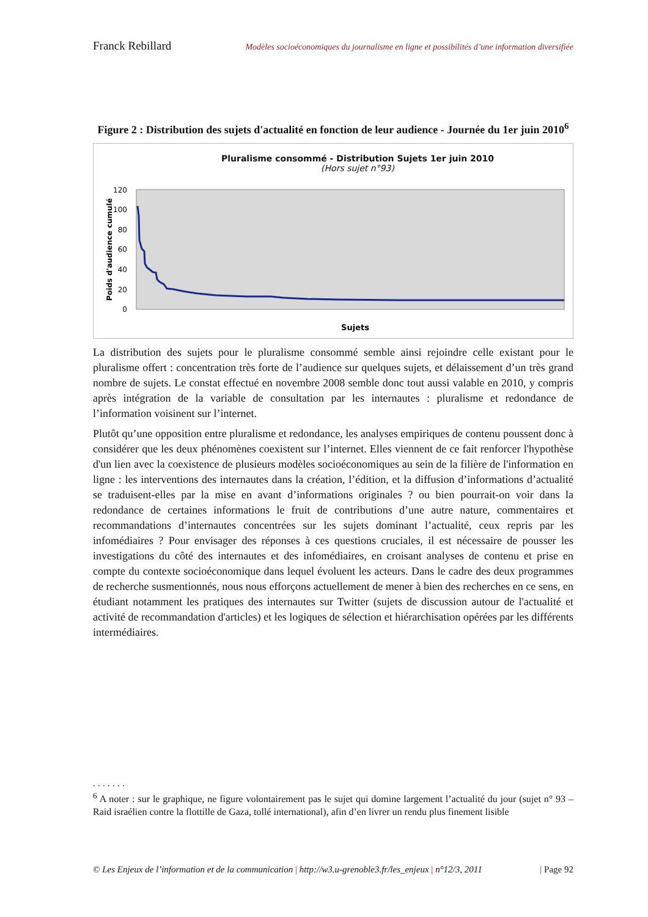Franck Rebillard Modèles socioéconomiques du journalisme en ligne et possibilités d’une information diversifiée
Figure 2 : Distribution des sujets d'actualité en fonction de leur audience - Journée du 1er juin 2010<sup>6</sup>
Pluralisme consommé - Distribution Sujets 1er juin 2010
(Hors sujet n°93)
120
100
80
60
40
20
0
Poids d'audience cumulé
Sujets
La distribution des sujets pour le pluralisme consommé semble ainsi rejoindre celle existant pour le pluralisme offert : concentration très forte de l’audience sur quelques sujets, et délaissement d’un très grand nombre de sujets. Le constat effectué en novembre 2008 semble donc tout aussi valable en 2010, y compris après intégration de la variable de consultation par les internautes : pluralisme et redondance de l’information voisinent sur l’internet.
Plutôt qu’une opposition entre pluralisme et redondance, les analyses empiriques de contenu poussent donc à considérer que les deux phénomènes coexistent sur l’internet. Elles viennent de ce fait renforcer l'hypothèse d'un lien avec la coexistence de plusieurs modèles socioéconomiques au sein de la filière de l'information en ligne : les interventions des internautes dans la création, l’édition, et la diffusion d’informations d’actualité se traduisent-elles par la mise en avant d’informations originales ? ou bien pourrait-on voir dans la redondance de certaines informations le fruit de contributions d’une autre nature, commentaires et recommandations d’internautes concentrées sur les sujets dominant l’actualité, ceux repris par les infomédiaires ? Pour envisager des réponses à ces questions cruciales, il est nécessaire de pousser les investigations du côté des internautes et des infomédiaires, en croisant analyses de contenu et prise en compte du contexte socioéconomique dans lequel évoluent les acteurs. Dans le cadre des deux programmes de recherche susmentionnés, nous nous efforçons actuellement de mener à bien des recherches en ce sens, en étudiant notamment les pratiques des internautes sur Twitter (sujets de discussion autour de l'actualité et activité de recommandation d'articles) et les logiques de sélection et hiérarchisation opérées par les différents intermédiaires.
.......
<sup>6</sup> A noter : sur le graphique, ne figure volontairement pas le sujet qui domine largement l’actualité du jour (sujet n° 93 – Raid israélien contre la flottille de Gaza, tollé international), afin d’en livrer un rendu plus finement lisible
© Les Enjeux de l’information et de la communication | http://w3.u-grenoble3.fr/les_enjeux | n°12/3, 2011 | Page 92